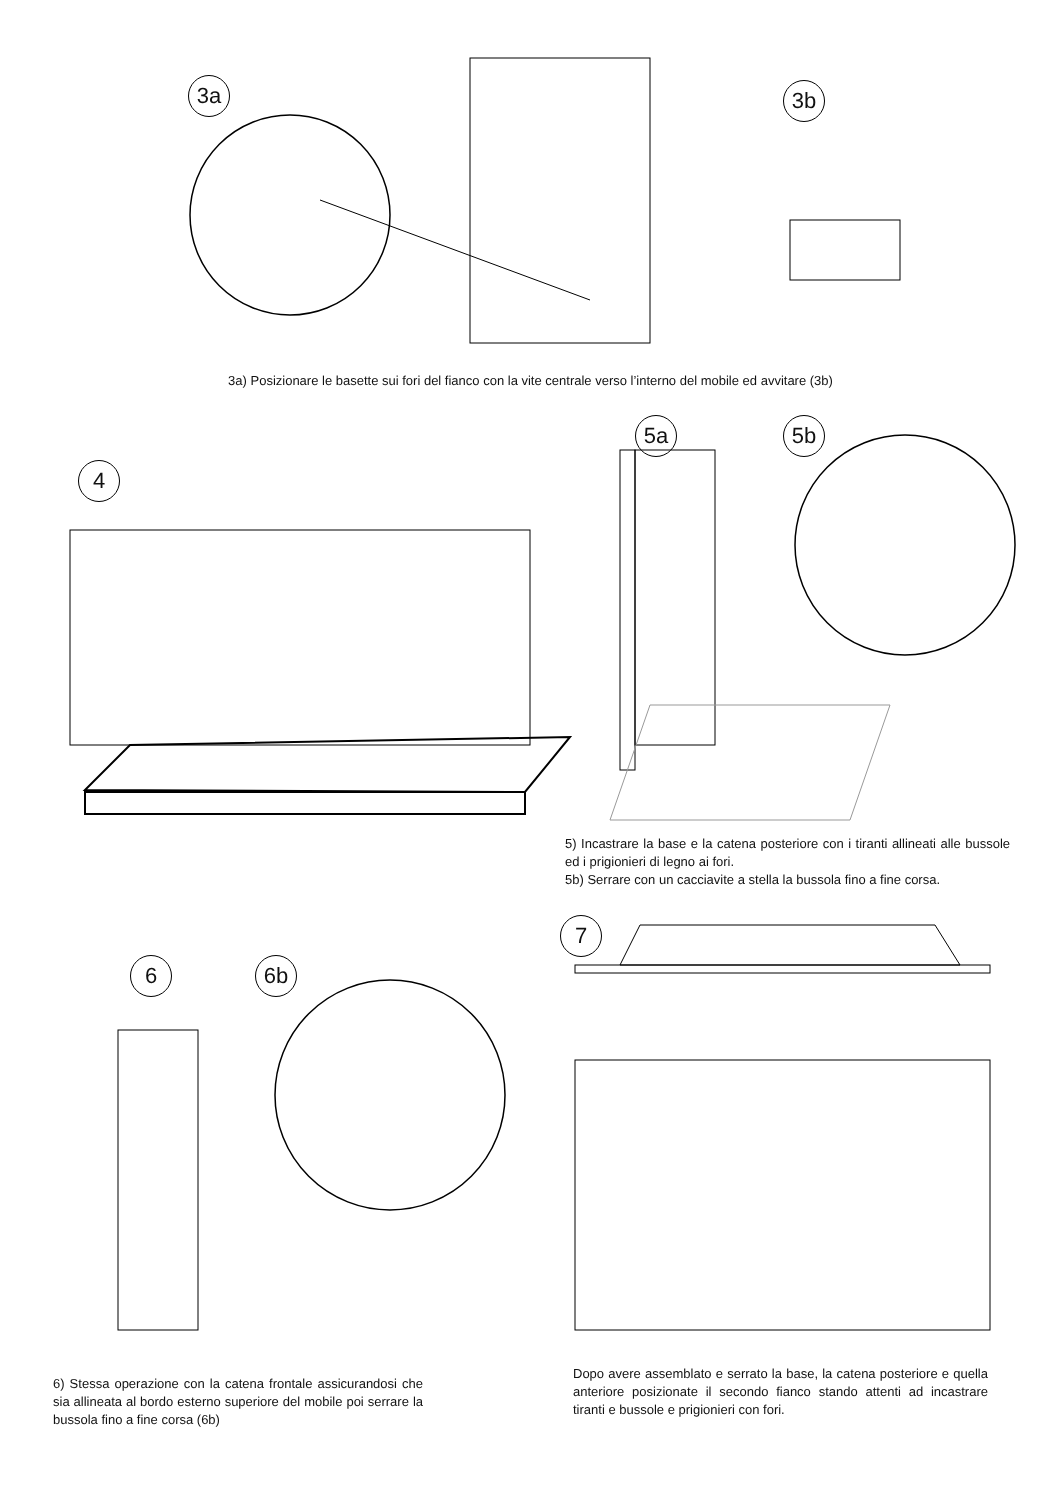3a 3b
3a) Posizionare le basette sui fori del fianco con la vite centrale verso l’interno del mobile ed avvitare (3b)
4
5a 5b
5) Incastrare la base e la catena posteriore con i tiranti allineati alle bussole ed i prigionieri di legno ai fori.
5b) Serrare con un cacciavite a stella la bussola fino a fine corsa.
6 6b
7
6) Stessa operazione con la catena frontale assicurandosi che sia allineata al bordo esterno superiore del mobile poi serrare la bussola fino a fine corsa (6b)
Dopo avere assemblato e serrato la base, la catena posteriore e quella anteriore posizionate il secondo fianco stando attenti ad incastrare tiranti e bussole e prigionieri con fori.